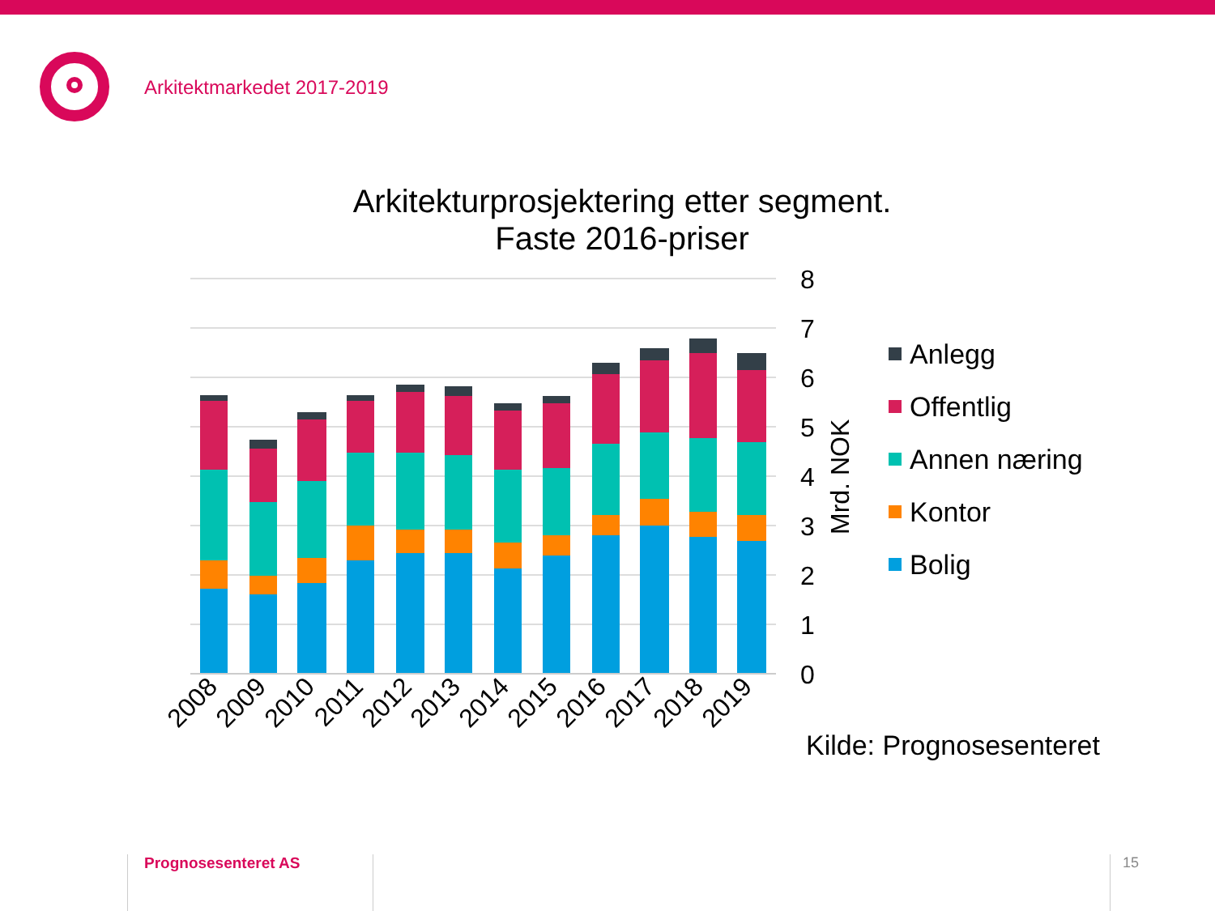Arkitektmarkedet 2017-2019
Arkitekturprosjektering etter segment.
Faste 2016-priser
8
7
6
5
4
3
2
1
0
Mrd. NOK
2008
2009
2010
2011
2012
2013
2014
2015
2016
2017
2018
2019
Anlegg
Offentlig
Annen næring
Kontor
Bolig
Kilde: Prognosesenteret
Prognosesenteret AS 15